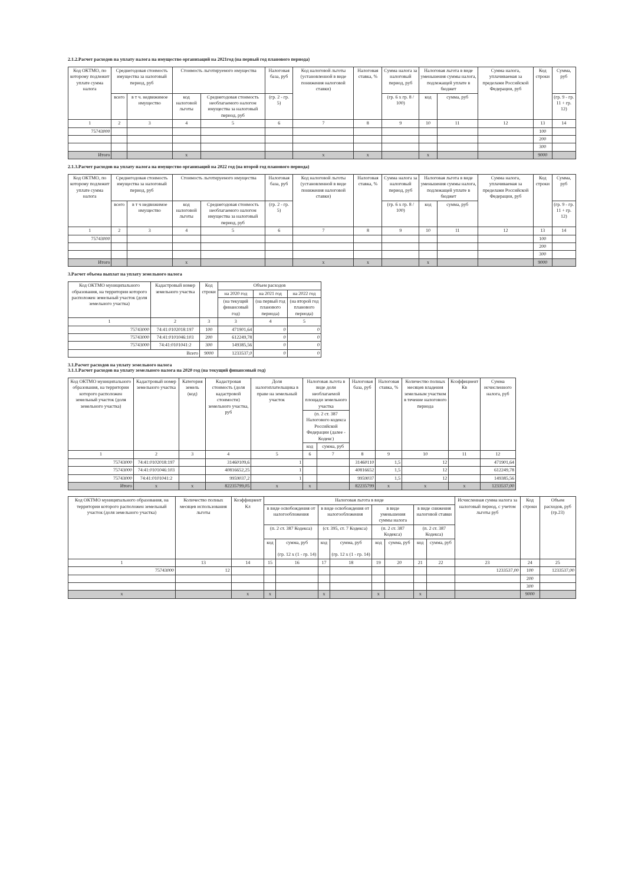2.1.2.Расчет расходов на уплату налога на имущество организаций на 2021год (на первый год планового периода)
| Код ОКТМО, по которому подлежит уплате сумма налога | Среднегодовая стоимость имущества за налоговый период, руб | | Стоимость льготируемого имущества | | Налоговая база, руб | Код налоговой льготы (установленной в виде понижения налоговой ставки) | Налоговая ставка, % | Сумма налога за налоговый период, руб | Налоговая льгота в виде уменьшения суммы налога, подлежащей уплате в бюджет | | Сумма налога, уплачиваемая за пределами Российской Федерации, руб | Код строки | Сумма, руб |
| --- | --- | --- | --- | --- | --- | --- | --- | --- | --- | --- | --- | --- | --- |
| | всего | в т ч. недвижимое имущество | код налоговой льготы | Среднегодовая стоимость необлагаемого налогом имущества за налоговый период, руб | (гр. 2 - гр. 5) | | | (гр. 6 х гр. 8 / 100) | код | сумма, руб | | | (гр. 9 - гр. 11 + гр. 12) |
| 1 | 2 | 3 | 4 | 5 | 6 | 7 | 8 | 9 | 10 | 11 | 12 | 13 | 14 |
| 75743000 | | | | | | | | | | | | 100 | |
| | | | | | | | | | | | | 200 | |
| | | | | | | | | | | | | 300 | |
| Итого | | | x | | | x | x | | x | | | 9000 | |
2.1.3.Расчет расходов на уплату налога на имущество организаций на 2022 год (на второй год планового периода)
| Код ОКТМО, по которому подлежит уплате сумма налога | Среднегодовая стоимость имущества за налоговый период, руб | | Стоимость льготируемого имущества | | Налоговая база, руб | Код налоговой льготы (установленной в виде понижения налоговой ставки) | Налоговая ставка, % | Сумма налога за налоговый период, руб | Налоговая льгота в виде уменьшения суммы налога, подлежащей уплате в бюджет | | Сумма налога, уплачиваемая за пределами Российской Федерации, руб | Код строки | Сумма, руб |
| --- | --- | --- | --- | --- | --- | --- | --- | --- | --- | --- | --- | --- | --- |
| | всего | в т ч недвижимое имущество | код налоговой льготы | Среднегодовая стоимость необлагаемого налогом имущества за налоговый период, руб | (гр. 2 - гр. 5) | | | (гр. 6 х гр. 8 / 100) | код | сумма, руб | | | (гр. 9 - гр. 11 + гр. 12) |
| 1 | 2 | 3 | 4 | 5 | 6 | 7 | 8 | 9 | 10 | 11 | 12 | 13 | 14 |
| 75743000 | | | | | | | | | | | | 100 | |
| | | | | | | | | | | | | 200 | |
| | | | | | | | | | | | | 300 | |
| Итого | | | x | | | x | x | | x | | | 9000 | |
3.Расчет объема выплат на уплату земельного налога
| Код ОКТМО муниципального образования, на территории которого расположен земельный участок (доля земельного участка) | Кадастровый номер земельного участка | Код строки | Объем расходов | | |
| --- | --- | --- | --- | --- | --- |
| | | | на 2020 год | на 2021 год | на 2022 год |
| | | | (на текущий финансовый год) | (на первый год планового периода) | (на второй год планового периода) |
| 1 | 2 | 3 | 3 | 4 | 5 |
| 75743000 | 74:41:0102018:197 | 100 | 471901,64 | 0 | 0 |
| 75743000 | 74:41:0101046:103 | 200 | 612249,78 | 0 | 0 |
| 75743000 | 74:41:0101041:2 | 300 | 149385,56 | 0 | 0 |
| Всего | | 9000 | 1233537,0 | 0 | 0 |
3.1.Расчет расходов на уплату земельного налога
3.1.1.Расчет расходов на уплату земельного налога на 2020 год (на текущий финансовый год)
| Код ОКТМО муниципального образования, на территории которого расположен земельный участок (доля земельного участка) | Кадастровый номер земельного участка | Категория земель (код) | Кадастровая стоимость (доля кадастровой стоимости) земельного участка, руб | Доля налогоплательщика в праве на земельный участок | Налоговая льгота в виде доли необлагаемой площади земельного участка | | Налоговая база, руб | Налоговая ставка, % | Количество полных месяцев владения земельным участком в течение налогового периода | Коэффициент Кв | Сумма исчисленного налога, руб |
| --- | --- | --- | --- | --- | --- | --- | --- | --- | --- | --- | --- |
| | | | | | (п. 2 ст. 387 Налогового кодекса Российской Федерации (далее - Кодекс) | | | | | | |
| | | | | | код | сумма, руб | | | | | |
| 1 | 2 | 3 | 4 | 5 | 6 | 7 | 8 | 9 | 10 | 11 | 12 |
| 75743000 | 74:41:0102018:197 | | 31460109,6 | 1 | | | 31460110 | 1,5 | 12 | | 471901,64 |
| 75743000 | 74:41:0101046:103 | | 40816652,25 | 1 | | | 40816652 | 1,5 | 12 | | 612249,78 |
| 75743000 | 74:41:0101041:2 | | 9959037,2 | 1 | | | 9959037 | 1,5 | 12 | | 149385,56 |
| Итого | x | x | 82235799,05 | x | x | | 82235799 | x | x | x | 1233537,00 |
| Код ОКТМО муниципального образования, на территории которого расположен земельный участок (доля земельного участка) | Количество полных месяцев использования льготы | Коэффициент Кл | Налоговая льгота в виде | | | | | | | | Исчисленная сумма налога за налоговый период, с учетом льготы руб | Код строки | Объем расходов, руб (гр.23) |
| --- | --- | --- | --- | --- | --- | --- | --- | --- | --- | --- | --- | --- | --- |
| | | | в виде освобождения от налогообложения | | в виде освобождения от налогообложения | | в виде уменьшения суммы налога | | в виде снижения налоговой ставки | | | | |
| | | | (п. 2 ст. 387 Кодекса) | | (ст. 395, ст. 7 Кодекса) | | (п. 2 ст. 387 Кодекса) | | (п. 2 ст. 387 Кодекса) | | | | |
| | | | код | сумма, руб (гр. 12 х (1 - гр. 14) | код | сумма, руб (гр. 12 х (1 - гр. 14) | код | сумма, руб | код | сумма, руб | | | |
| 1 | 13 | 14 | 15 | 16 | 17 | 18 | 19 | 20 | 21 | 22 | 23 | 24 | 25 |
| 75743000 | 12 | | | | | | | | | | 1233537,00 | 100 | 1233537,00 |
| | | | | | | | | | | | | 200 | |
| | | | | | | | | | | | | 300 | |
| x | | x | x | | x | | x | | x | | | 9000 | |